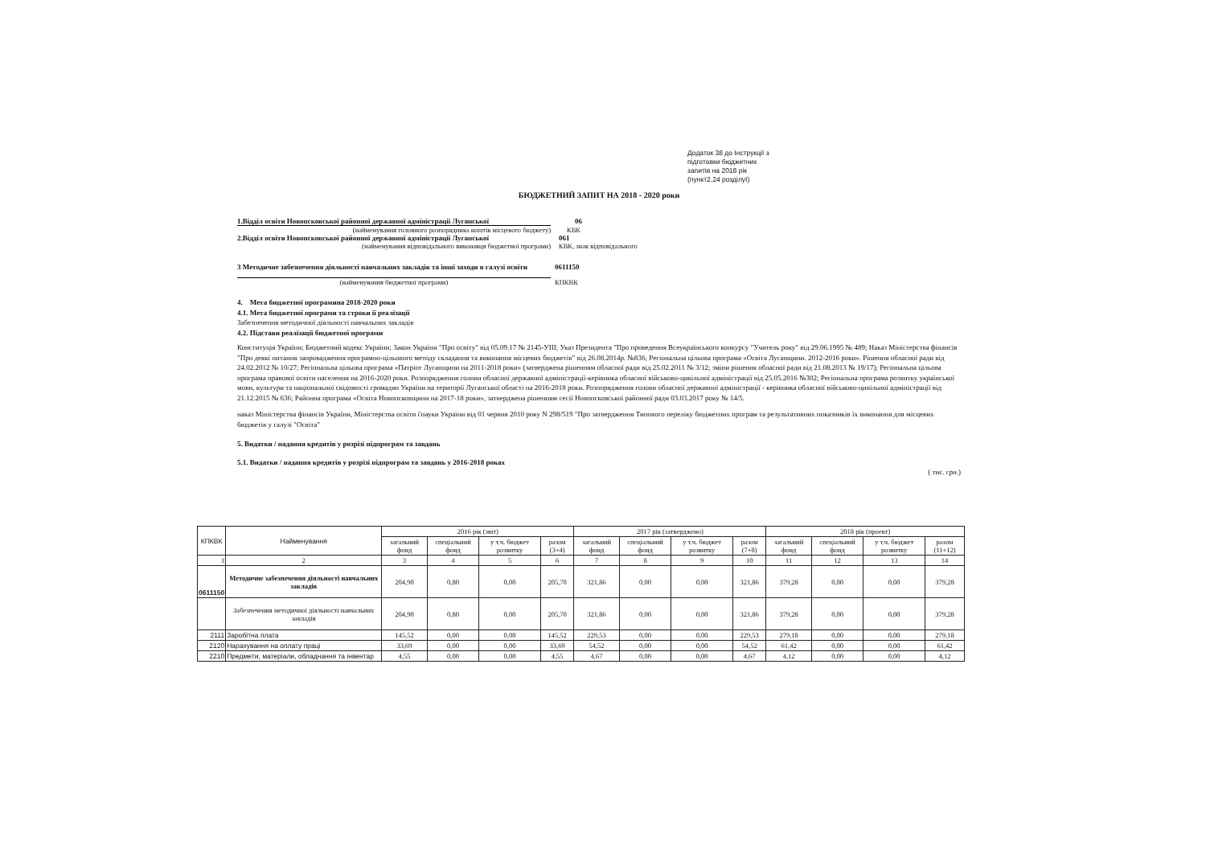Додаток 38 до Інструкції з
підготовки бюджетних
запитів на 2018 рік
(пункт2.24 розділуІ)
БЮДЖЕТНИЙ ЗАПИТ НА 2018 - 2020 роки
1.Відділ освіти Новопсковської районної державної адміністрації Луганської
06
(найменування головного розпорядника коштів місцевого бюджету) КВК
2.Відділ освіти Новопсковської районної державної адміністрації Луганської
061
(найменування відповідального виконавця бюджетної програми) КВК, знак відповідального
3 Методичне забезпечення діяльності навчальних закладів та інші заходи в галузі освіти
0611150
(найменування бюджетної програми) КПКВК
4. Мета бюджетної програмина 2018-2020 роки
4.1. Мета бюджетної програми та строки її реалізації
Забезпечення методичної діяльності навчальних закладів
4.2. Підстави реалізації бюджетної програми
Конституція України; Бюджетний кодекс України; Закон України "Про освіту" від 05.09.17 № 2145-УІІІ; Указ Президента "Про проведення Всеукраїнського конкурсу "Учитель року" від 29.06.1995 № 489; Наказ Міністерства фінансів "Про деякі питання запровадження програмно-цільового методу складання та виконання місцевих бюджетів" від 26.08.2014р. №836; Регіональна цільова програма «Освіта Луганщини. 2012-2016 роки». Рішення обласної ради від 24.02.2012 № 10/27; Регіональна цільова програма «Патріот Луганщини на 2011-2018 роки» (затверджена рішенням обласної ради від 25.02.2011 № 3/12; зміни рішення обласної ради від 21.08.2013 № 19/17); Регіональна цільова програма правової освіти населення на 2016-2020 роки. Розпорядження голови обласної державної адміністрації-керівника обласної військово-цивільної адміністрації від 25.05.2016 №302; Регіональна програма розвитку української мови, культури та національної свідомості громадян України на території Луганської області на 2016-2018 роки. Розпорядження голови обласної державної адміністрації - керівника обласної військово-цивільної адміністрації від 21.12.2015 № 636; Районна програма «Освіта Новопсковщини на 2017-18 роки», затверджена рішенням сесії Новопсковської районної ради 03.03.2017 року № 14/5.
наказ Міністерства фінансів України, Міністерства освіти і'науки України від 01 червня 2010 року N 298/519 "Про затвердження Типового переліку бюджетних програм та результативних показників їх виконання для місцевих бюджетів у галузі "Освіта"
5. Видатки / надання кредитів у розрізі підпрограм та завдань
5.1. Видатки / надання кредитів у розрізі підпрограм та завдань у 2016-2018 роках
( тис. грн.)
| КПКВК | Найменування | 2016 рік (звіт) | | | | 2017 рік (затверджено) | | | | 2018 рік (проект) | | | |
| --- | --- | --- | --- | --- | --- | --- | --- | --- | --- | --- | --- | --- | --- |
| | | загальний фонд | спеціальний фонд | у т.ч. бюджет розвитку | разом (3+4) | загальний фонд | спеціальний фонд | у т.ч. бюджет розвитку | разом (7+8) | загальний фонд | спеціальний фонд | у т.ч. бюджет розвитку | разом (11+12) |
| 1 | 2 | 3 | 4 | 5 | 6 | 7 | 8 | 9 | 10 | 11 | 12 | 13 | 14 |
| 0611150 | Методичне забезпечення діяльності навчальних закладів | 204,90 | 0,80 | 0,00 | 205,70 | 321,86 | 0,00 | 0,00 | 321,86 | 379,28 | 0,00 | 0,00 | 379,28 |
| | Забезпечення методичної діяльності навчальних закладів | 204,90 | 0,80 | 0,00 | 205,70 | 321,86 | 0,00 | 0,00 | 321,86 | 379,28 | 0,00 | 0,00 | 379,28 |
| 2111 | Заробітна плата | 145,52 | 0,00 | 0,00 | 145,52 | 229,53 | 0,00 | 0,00 | 229,53 | 279,18 | 0,00 | 0,00 | 279,18 |
| 2120 | Нарахування на оплату праці | 33,69 | 0,00 | 0,00 | 33,69 | 54,52 | 0,00 | 0,00 | 54,52 | 61,42 | 0,00 | 0,00 | 61,42 |
| 2210 | Предмети, матеріали, обладнання та інвентар | 4,55 | 0,00 | 0,00 | 4,55 | 4,67 | 0,00 | 0,00 | 4,67 | 4,12 | 0,00 | 0,00 | 4,12 |